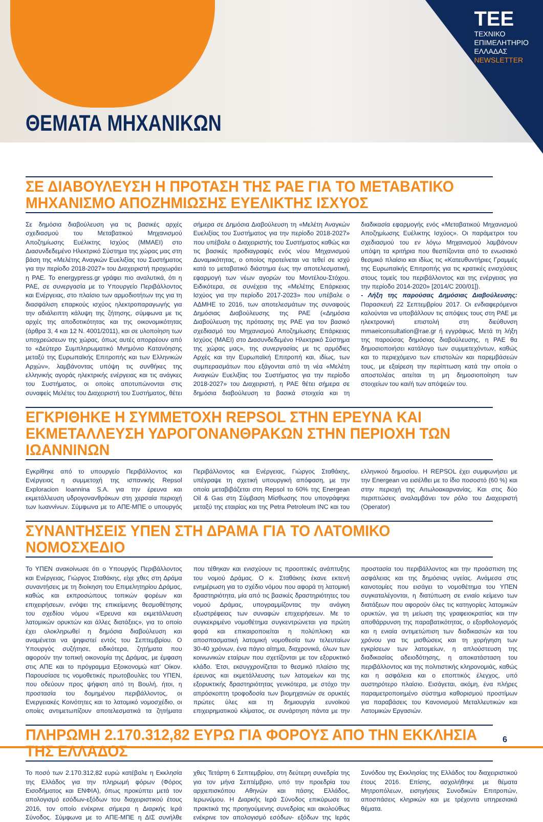TEE
ΤΕΧΝΙΚΟ
ΕΠΙΜΕΛΗΤΗΡΙΟ
ΕΛΛΑΔΑΣ
NEWSLETTER
ΘΕΜΑΤΑ ΜΗΧΑΝΙΚΩΝ
ΣΕ ΔΙΑΒΟΥΛΕΥΣΗ Η ΠΡΟΤΑΣΗ ΤΗΣ ΡΑΕ ΓΙΑ ΤΟ ΜΕΤΑΒΑΤΙΚΟ ΜΗΧΑΝΙΣΜΟ ΑΠΟΖΗΜΙΩΣΗΣ ΕΥΕΛΙΚΤΗΣ ΙΣΧΥΟΣ
Σε δημόσια διαβούλευση για τις βασικές αρχές σχεδιασμού του Μεταβατικού Μηχανισμού Αποζημίωσης Ευέλικτης Ισχύος (ΜΜΑΕΙ) στο Διασυνδεδεμένο Ηλεκτρικό Σύστημα της χώρας μας στη βάση της «Μελέτης Αναγκών Ευελιξίας του Συστήματος για την περίοδο 2018-2027» του Διαχειριστή προχωράει η ΡΑΕ. Το energypress.gr γράφει πιο αναλυτικά, ότι η ΡΑΕ, σε συνεργασία με το Υπουργείο Περιβάλλοντος και Ενέργειας, στο πλαίσιο των αρμοδιοτήτων της για τη διασφάλιση επαρκούς ισχύος ηλεκτροπαραγωγής για την αδιάλειπτη κάλυψη της ζήτησης, σύμφωνα με τις αρχές της αποδοτικότητας και της οικονομικότητας (άρθρα 3, 4 και 12 Ν. 4001/2011), και σε υλοποίηση των υποχρεώσεων της χώρας, όπως αυτές απορρέουν από το «Δεύτερο Συμπληρωματικό Μνημόνιο Κατανόησης μεταξύ της Ευρωπαϊκής Επιτροπής και των Ελληνικών Αρχών», λαμβάνοντας υπόψη τις συνθήκες της ελληνικής αγοράς ηλεκτρικής ενέργειας και τις ανάγκες του Συστήματος, οι οποίες αποτυπώνονται στις συναφείς Μελέτες του Διαχειριστή του Συστήματος, θέτει σήμερα σε Δημόσια Διαβούλευση τη «Μελέτη Αναγκών Ευελιξίας του Συστήματος για την περίοδο 2018-2027» που υπέβαλε ο Διαχειριστής του Συστήματος καθώς και τις βασικές προδιαγραφές ενός νέου Μηχανισμού Δυναμικότητας, ο οποίος προτείνεται να τεθεί σε ισχύ κατά το μεταβατικό διάστημα έως την αποτελεσματική, εφαρμογή των νέων αγορών του Μοντέλου-Στόχου. Ειδικότερα, σε συνέχεια της «Μελέτης Επάρκειας Ισχύος για την περίοδο 2017-2023» που υπέβαλε ο ΑΔΜΗΕ το 2016, των αποτελεσμάτων της συναφούς Δημόσιας Διαβούλευσης της ΡΑΕ («Δημόσια Διαβούλευση της πρότασης της ΡΑΕ για τον βασικό σχεδιασμό του Μηχανισμού Αποζημίωσης Επάρκειας Ισχύος (ΜΑΕΙ) στο Διασυνδεδεμένο Ηλεκτρικό Σύστημα της χώρας μας», της συνεργασίας με τις αρμόδιες Αρχές και την Ευρωπαϊκή Επιτροπή και, ιδίως, των συμπερασμάτων που εξάγονται από τη νέα «Μελέτη Αναγκών Ευελιξίας του Συστήματος για την περίοδο 2018-2027» του Διαχειριστή, η ΡΑΕ θέτει σήμερα σε δημόσια διαβούλευση τα βασικά στοιχεία και τη διαδικασία εφαρμογής ενός «Μεταβατικού Μηχανισμού Αποζημίωσης Ευέλικτης Ισχύος». Οι παράμετροι του σχεδιασμού του εν λόγω Μηχανισμού λαμβάνουν υπόψη τα κριτήρια που θεσπίζονται από το ενωσιακό θεσμικό πλαίσιο και ιδίως τις «Κατευθυντήριες Γραμμές της Ευρωπαϊκής Επιτροπής για τις κρατικές ενισχύσεις στους τομείς του περιβάλλοντος και της ενέργειας για την περίοδο 2014-2020» [2014/C 200/01]).
- Λήξη της παρούσας Δημόσιας Διαβούλευσης: Παρασκευή 22 Σεπτεμβρίου 2017. Οι ενδιαφερόμενοι καλούνται να υποβάλλουν τις απόψεις τους στη ΡΑΕ με ηλεκτρονική επιστολή στη διεύθυνση mmaeiconsultation@rae.gr ή εγγράφως. Μετά τη λήξη της παρούσας δημόσιας διαβούλευσης, η ΡΑΕ θα δημοσιοποιήσει κατάλογο των συμμετεχόντων, καθώς και το περιεχόμενο των επιστολών και παρεμβάσεών τους, με εξαίρεση την περίπτωση κατά την οποία ο αποστολέας αιτείται τη μη δημοσιοποίηση των στοιχείων του και/ή των απόψεών του.
ΕΓΚΡΙΘΗΚΕ Η ΣΥΜΜΕΤΟΧΗ REPSOL ΣΤΗΝ ΕΡΕΥΝΑ ΚΑΙ ΕΚΜΕΤΑΛΛΕΥΣΗ ΥΔΡΟΓΟΝΑΝΘΡΑΚΩΝ ΣΤΗΝ ΠΕΡΙΟΧΗ ΤΩΝ ΙΩΑΝΝΙΝΩΝ
Εγκρίθηκε από το υπουργείο Περιβάλλοντος και Ενέργειας η συμμετοχή της ισπανικής Repsol Exploracion Ioannina S.A. για την έρευνα και εκμετάλλευση υδρογονανθράκων στη χερσαία περιοχή των Ιωαννίνων. Σύμφωνα με το ΑΠΕ-ΜΠΕ ο υπουργός Περιβάλλοντος και Ενέργειας, Γιώργος Σταθάκης, υπέγραψε τη σχετική υπουργική απόφαση, με την οποία μεταβιβάζεται στη Repsol το 60% της Energean Oil & Gas στη Σύμβαση Μίσθωσης που υπογράφηκε μεταξύ της εταιρίας και της Petra Petroleum INC και του ελληνικού δημοσίου. Η REPSOL έχει συμφωνήσει με την Energean να εισέλθει με το ίδιο ποσοστό (60 %) και στην περιοχή της Αιτωλοακαρνανίας. Και στις δύο περιπτώσεις αναλαμβάνει τον ρόλο του Διαχειριστή (Operator)
ΣΥΝΑΝΤΗΣΕΙΣ ΥΠΕΝ ΣΤΗ ΔΡΑΜΑ ΓΙΑ ΤΟ ΛΑΤΟΜΙΚΟ ΝΟΜΟΣΧΕΔΙΟ
Το ΥΠΕΝ ανακοίνωσε ότι ο Υπουργός Περιβάλλοντος και Ενέργειας, Γιώργος Σταθάκης, είχε χθες στη Δράμα συναντήσεις με τη διοίκηση του Επιμελητηρίου Δράμας, καθώς και εκπροσώπους τοπικών φορέων και επιχειρήσεων, ενόψει της επικείμενης θεσμοθέτησης του σχεδίου νόμου «Έρευνα και εκμετάλλευση λατομικών ορυκτών και άλλες διατάξεις», για το οποίο έχει ολοκληρωθεί η δημόσια διαβούλευση και αναμένεται να ψηφιστεί εντός του Σεπτεμβρίου. Ο Υπουργός συζήτησε, ειδικότερα, ζητήματα που αφορούν την τοπική οικονομία της Δράμας, με έμφαση στις ΑΠΕ και το πρόγραμμα Εξοικονομώ κατ' Οίκον. Παρουσίασε τις νομοθετικές πρωτοβουλίες του ΥΠΕΝ, που οδεύουν προς ψήφιση από τη Βουλή, ήτοι, η προστασία του δομημένου περιβάλλοντος, οι Ενεργειακές Κοινότητες και το λατομικό νομοσχέδιο, οι οποίες αντιμετωπίζουν αποτελεσματικά τα ζητήματα που τέθηκαν και ενισχύουν τις προοπτικές ανάπτυξης του νομού Δράμας. Ο κ. Σταθάκης έκανε εκτενή ενημέρωση για το σχέδιο νόμου που αφορά τη λατομική δραστηριότητα, μία από τις βασικές δραστηριότητες του νομού Δράμας, υπογραμμίζοντας την ανάγκη εξωστρέφειας των συναφών επιχειρήσεων. Με το συγκεκριμένο νομοθέτημα συγκεντρώνεται για πρώτη φορά και επικαιροποιείται η πολύπλοκη και αποσπασματική λατομική νομοθεσία των τελευταίων 30-40 χρόνων, ένα πάγιο αίτημα, διαχρονικά, όλων των κοινωνικών εταίρων που σχετίζονται με τον εξορυκτικό κλάδο. Έτσι, εκσυγχρονίζεται το θεσμικό πλαίσιο της έρευνας και εκμετάλλευσης των λατομείων και της εξορυκτικής δραστηριότητας γενικότερα, με στόχο την απρόσκοπτη τροφοδοσία των βιομηχανιών σε ορυκτές πρώτες ύλες και τη δημιουργία ευνοϊκού επιχειρηματικού κλίματος, σε συνάρτηση πάντα με την προστασία του περιβάλλοντος και την προάσπιση της ασφάλειας και της δημόσιας υγείας. Ανάμεσα στις καινοτομίες που εισάγει το νομοθέτημα του ΥΠΕΝ συγκαταλέγονται, η διατύπωση σε ενιαίο κείμενο των διατάξεων που αφορούν όλες τις κατηγορίες λατομικών ορυκτών, για τη μείωση της γραφειοκρατίας και την αποθάρρυνση της παραβατικότητας, ο εξορθολογισμός και η ενιαία αντιμετώπιση των διαδικασιών και του χρόνου για τις μισθώσεις και τη χορήγηση των εγκρίσεων των λατομείων, η απλούστευση της διαδικασίας αδειοδότησης, η αποκατάσταση του περιβάλλοντος και της πολιτιστικής κληρονομιάς, καθώς και η ασφάλεια και ο εποπτικός έλεγχος, υπό αυστηρότερο πλαίσιο. Εισάγεται, ακόμη, ένα πλήρες παραμετροποιημένο σύστημα καθορισμού προστίμων για παραβάσεις του Κανονισμού Μεταλλευτικών και Λατομικών Εργασιών.
ΠΛΗΡΩΜΗ 2.170.312,82 ΕΥΡΩ ΓΙΑ ΦΟΡΟΥΣ ΑΠΟ ΤΗΝ ΕΚΚΛΗΣΙΑ ΤΗΣ ΕΛΛΑΔΟΣ
Το ποσό των 2.170.312,82 ευρώ κατέβαλε η Εκκλησία της Ελλάδος για την πληρωμή φόρων (Φόρος Εισοδήματος και ΕΝΦΙΑ), όπως προκύπτει μετά τον απολογισμό εσόδων-εξόδων του διαχειριστικού έτους 2016, τον οποίο ενέκρινε σήμερα η Διαρκής Ιερά Σύνοδος. Σύμφωνα με το ΑΠΕ-ΜΠΕ η ΔΙΣ συνήλθε χθες Τετάρτη 6 Σεπτεμβρίου, στη δεύτερη συνεδρία της για τον μήνα Σεπτέμβριο, υπό την προεδρία του αρχιεπισκόπου Αθηνών και πάσης Ελλάδος, Ιερωνύμου. Η Διαρκής Ιερά Σύνοδος επικύρωσε τα πρακτικά της προηγούμενης συνεδρίας και ακολούθως ενέκρινε τον απολογισμό εσόδων- εξόδων της Ιεράς Συνόδου της Εκκλησίας της Ελλάδος του διαχειριστικού έτους 2016. Επίσης, ασχολήθηκε με θέματα Μητροπόλεων, εισηγήσεις Συνοδικών Επιτροπών, αποσπάσεις κληρικών και με τρέχοντα υπηρεσιακά θέματα.
6